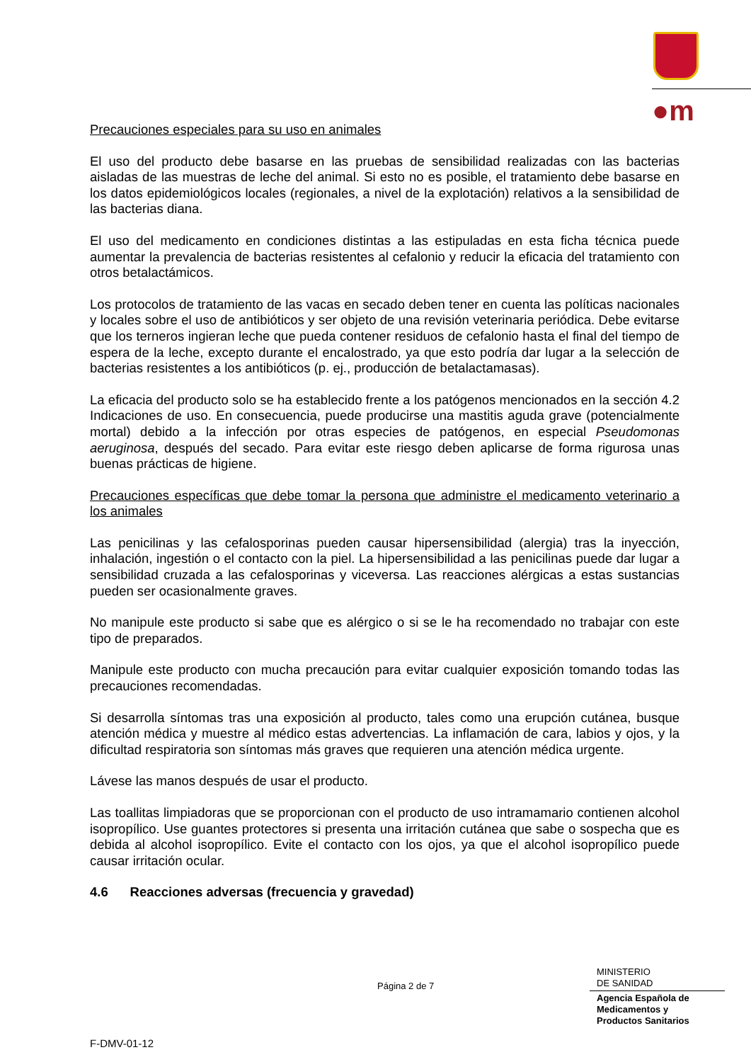●m
Precauciones especiales para su uso en animales
El uso del producto debe basarse en las pruebas de sensibilidad realizadas con las bacterias aisladas de las muestras de leche del animal. Si esto no es posible, el tratamiento debe basarse en los datos epidemiológicos locales (regionales, a nivel de la explotación) relativos a la sensibilidad de las bacterias diana.
El uso del medicamento en condiciones distintas a las estipuladas en esta ficha técnica puede aumentar la prevalencia de bacterias resistentes al cefalonio y reducir la eficacia del tratamiento con otros betalactámicos.
Los protocolos de tratamiento de las vacas en secado deben tener en cuenta las políticas nacionales y locales sobre el uso de antibióticos y ser objeto de una revisión veterinaria periódica. Debe evitarse que los terneros ingieran leche que pueda contener residuos de cefalonio hasta el final del tiempo de espera de la leche, excepto durante el encalostrado, ya que esto podría dar lugar a la selección de bacterias resistentes a los antibióticos (p. ej., producción de betalactamasas).
La eficacia del producto solo se ha establecido frente a los patógenos mencionados en la sección 4.2 Indicaciones de uso. En consecuencia, puede producirse una mastitis aguda grave (potencialmente mortal) debido a la infección por otras especies de patógenos, en especial Pseudomonas aeruginosa, después del secado. Para evitar este riesgo deben aplicarse de forma rigurosa unas buenas prácticas de higiene.
Precauciones específicas que debe tomar la persona que administre el medicamento veterinario a los animales
Las penicilinas y las cefalosporinas pueden causar hipersensibilidad (alergia) tras la inyección, inhalación, ingestión o el contacto con la piel. La hipersensibilidad a las penicilinas puede dar lugar a sensibilidad cruzada a las cefalosporinas y viceversa. Las reacciones alérgicas a estas sustancias pueden ser ocasionalmente graves.
No manipule este producto si sabe que es alérgico o si se le ha recomendado no trabajar con este tipo de preparados.
Manipule este producto con mucha precaución para evitar cualquier exposición tomando todas las precauciones recomendadas.
Si desarrolla síntomas tras una exposición al producto, tales como una erupción cutánea, busque atención médica y muestre al médico estas advertencias. La inflamación de cara, labios y ojos, y la dificultad respiratoria son síntomas más graves que requieren una atención médica urgente.
Lávese las manos después de usar el producto.
Las toallitas limpiadoras que se proporcionan con el producto de uso intramamario contienen alcohol isopropílico. Use guantes protectores si presenta una irritación cutánea que sabe o sospecha que es debida al alcohol isopropílico. Evite el contacto con los ojos, ya que el alcohol isopropílico puede causar irritación ocular.
4.6 Reacciones adversas (frecuencia y gravedad)
Página 2 de 7
MINISTERIO
DE SANIDAD
Agencia Española de
Medicamentos y
Productos Sanitarios
F-DMV-01-12